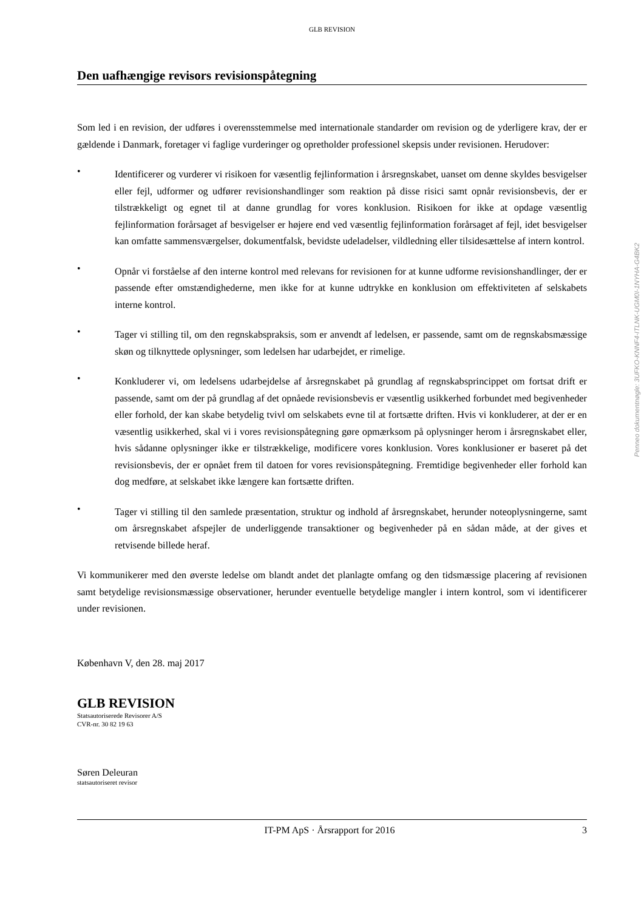GLB REVISION
Den uafhængige revisors revisionspåtegning
Som led i en revision, der udføres i overensstemmelse med internationale standarder om revision og de yderligere krav, der er gældende i Danmark, foretager vi faglige vurderinger og opretholder professionel skepsis under revisionen. Herudover:
•
Identificerer og vurderer vi risikoen for væsentlig fejlinformation i årsregnskabet, uanset om denne skyldes besvigelser eller fejl, udformer og udfører revisionshandlinger som reaktion på disse risici samt opnår revisionsbevis, der er tilstrækkeligt og egnet til at danne grundlag for vores konklusion. Risikoen for ikke at opdage væsentlig fejlinformation forårsaget af besvigelser er højere end ved væsentlig fejlinformation forårsaget af fejl, idet besvigelser kan omfatte sammensværgelser, dokumentfalsk, bevidste udeladelser, vildledning eller tilsidesættelse af intern kontrol.
•
Opnår vi forståelse af den interne kontrol med relevans for revisionen for at kunne udforme revisionshandlinger, der er passende efter omstændighederne, men ikke for at kunne udtrykke en konklusion om effektiviteten af selskabets interne kontrol.
•
Tager vi stilling til, om den regnskabspraksis, som er anvendt af ledelsen, er passende, samt om de regnskabsmæssige skøn og tilknyttede oplysninger, som ledelsen har udarbejdet, er rimelige.
•
Konkluderer vi, om ledelsens udarbejdelse af årsregnskabet på grundlag af regnskabsprincippet om fortsat drift er passende, samt om der på grundlag af det opnåede revisionsbevis er væsentlig usikkerhed forbundet med begivenheder eller forhold, der kan skabe betydelig tvivl om selskabets evne til at fortsætte driften. Hvis vi konkluderer, at der er en væsentlig usikkerhed, skal vi i vores revisionspåtegning gøre opmærksom på oplysninger herom i årsregnskabet eller, hvis sådanne oplysninger ikke er tilstrækkelige, modificere vores konklusion. Vores konklusioner er baseret på det revisionsbevis, der er opnået frem til datoen for vores revisionspåtegning. Fremtidige begivenheder eller forhold kan dog medføre, at selskabet ikke længere kan fortsætte driften.
•
Tager vi stilling til den samlede præsentation, struktur og indhold af årsregnskabet, herunder noteoplysningerne, samt om årsregnskabet afspejler de underliggende transaktioner og begivenheder på en sådan måde, at der gives et retvisende billede heraf.
Vi kommunikerer med den øverste ledelse om blandt andet det planlagte omfang og den tidsmæssige placering af revisionen samt betydelige revisionsmæssige observationer, herunder eventuelle betydelige mangler i intern kontrol, som vi identificerer under revisionen.
København V, den 28. maj 2017
GLB REVISION
Statsautoriserede Revisorer A/S
CVR-nr. 30 82 19 63
Søren Deleuran
statsautoriseret revisor
IT-PM ApS · Årsrapport for 2016
3
Penneo dokumentnøgle: 3UFKO-KNNF4-ITLNK-UGM0I-1NYHA-G4BK2